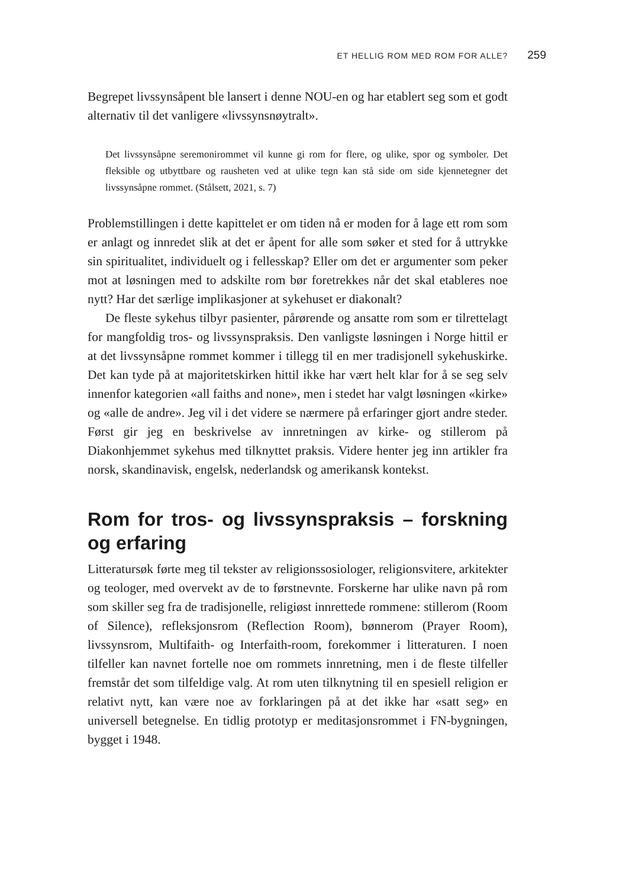ET HELLIG ROM MED ROM FOR ALLE? 259
Begrepet livssynsåpent ble lansert i denne NOU-en og har etablert seg som et godt alternativ til det vanligere «livssynsnøytralt».
Det livssynsåpne seremonirommet vil kunne gi rom for flere, og ulike, spor og symboler. Det fleksible og utbyttbare og rausheten ved at ulike tegn kan stå side om side kjennetegner det livssynsåpne rommet. (Stålsett, 2021, s. 7)
Problemstillingen i dette kapittelet er om tiden nå er moden for å lage ett rom som er anlagt og innredet slik at det er åpent for alle som søker et sted for å uttrykke sin spiritualitet, individuelt og i fellesskap? Eller om det er argumenter som peker mot at løsningen med to adskilte rom bør foretrekkes når det skal etableres noe nytt? Har det særlige implikasjoner at sykehuset er diakonalt?
De fleste sykehus tilbyr pasienter, pårørende og ansatte rom som er tilrettelagt for mangfoldig tros- og livssynspraksis. Den vanligste løsningen i Norge hittil er at det livssynsåpne rommet kommer i tillegg til en mer tradisjonell sykehuskirke. Det kan tyde på at majoritetskirken hittil ikke har vært helt klar for å se seg selv innenfor kategorien «all faiths and none», men i stedet har valgt løsningen «kirke» og «alle de andre». Jeg vil i det videre se nærmere på erfaringer gjort andre steder. Først gir jeg en beskrivelse av innretningen av kirke- og stillerom på Diakonhjemmet sykehus med tilknyttet praksis. Videre henter jeg inn artikler fra norsk, skandinavisk, engelsk, nederlandsk og amerikansk kontekst.
Rom for tros- og livssynspraksis – forskning og erfaring
Litteratursøk førte meg til tekster av religionssosiologer, religionsvitere, arkitekter og teologer, med overvekt av de to førstnevnte. Forskerne har ulike navn på rom som skiller seg fra de tradisjonelle, religiøst innrettede rommene: stillerom (Room of Silence), refleksjonsrom (Reflection Room), bønnerom (Prayer Room), livssynsrom, Multifaith- og Interfaith-room, forekommer i litteraturen. I noen tilfeller kan navnet fortelle noe om rommets innretning, men i de fleste tilfeller fremstår det som tilfeldige valg. At rom uten tilknytning til en spesiell religion er relativt nytt, kan være noe av forklaringen på at det ikke har «satt seg» en universell betegnelse. En tidlig prototyp er meditasjonsrommet i FN-bygningen, bygget i 1948.